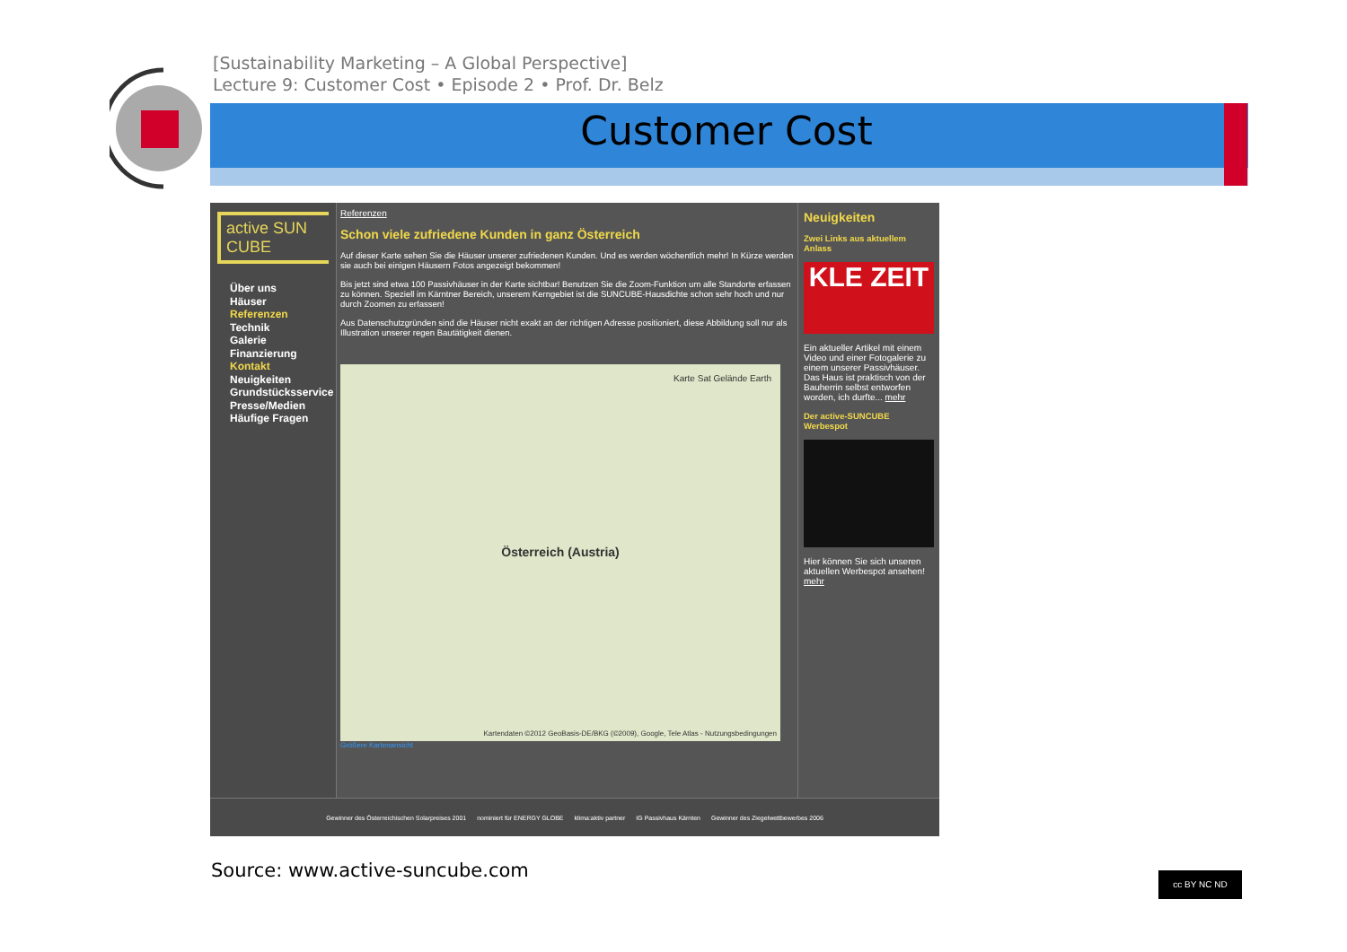[Sustainability Marketing – A Global Perspective]
Lecture 9: Customer Cost • Episode 2 • Prof. Dr. Belz
Customer Cost
active SUN CUBE
Über uns
Häuser
Referenzen
Technik
Galerie
Finanzierung
Kontakt
Neuigkeiten
Grundstücksservice
Presse/Medien
Häufige Fragen
Referenzen
Schon viele zufriedene Kunden in ganz Österreich
Auf dieser Karte sehen Sie die Häuser unserer zufriedenen Kunden. Und es werden wöchentlich mehr! In Kürze werden sie auch bei einigen Häusern Fotos angezeigt bekommen!
Bis jetzt sind etwa 100 Passivhäuser in der Karte sichtbar! Benutzen Sie die Zoom-Funktion um alle Standorte erfassen zu können. Speziell im Kärntner Bereich, unserem Kerngebiet ist die SUNCUBE-Hausdichte schon sehr hoch und nur durch Zoomen zu erfassen!
Aus Datenschutzgründen sind die Häuser nicht exakt an der richtigen Adresse positioniert, diese Abbildung soll nur als Illustration unserer regen Bautätigkeit dienen.
Karte Sat Gelände Earth
Österreich (Austria)
Kartendaten ©2012 GeoBasis-DE/BKG (©2009), Google, Tele Atlas - Nutzungsbedingungen
Größere Kartenansicht
Neuigkeiten
Zwei Links aus aktuellem Anlass
KLE ZEIT
Ein aktueller Artikel mit einem Video und einer Fotogalerie zu einem unserer Passivhäuser. Das Haus ist praktisch von der Bauherrin selbst entworfen worden, ich durfte... mehr
Der active-SUNCUBE Werbespot
Hier können Sie sich unseren aktuellen Werbespot ansehen! mehr
Gewinner des Österreichischen Solarpreises 2001 nominiert für ENERGY GLOBE klima:aktiv partner IG Passivhaus Kärnten Gewinner des Ziegelwettbewerbes 2006
Source: www.active-suncube.com cc BY NC ND